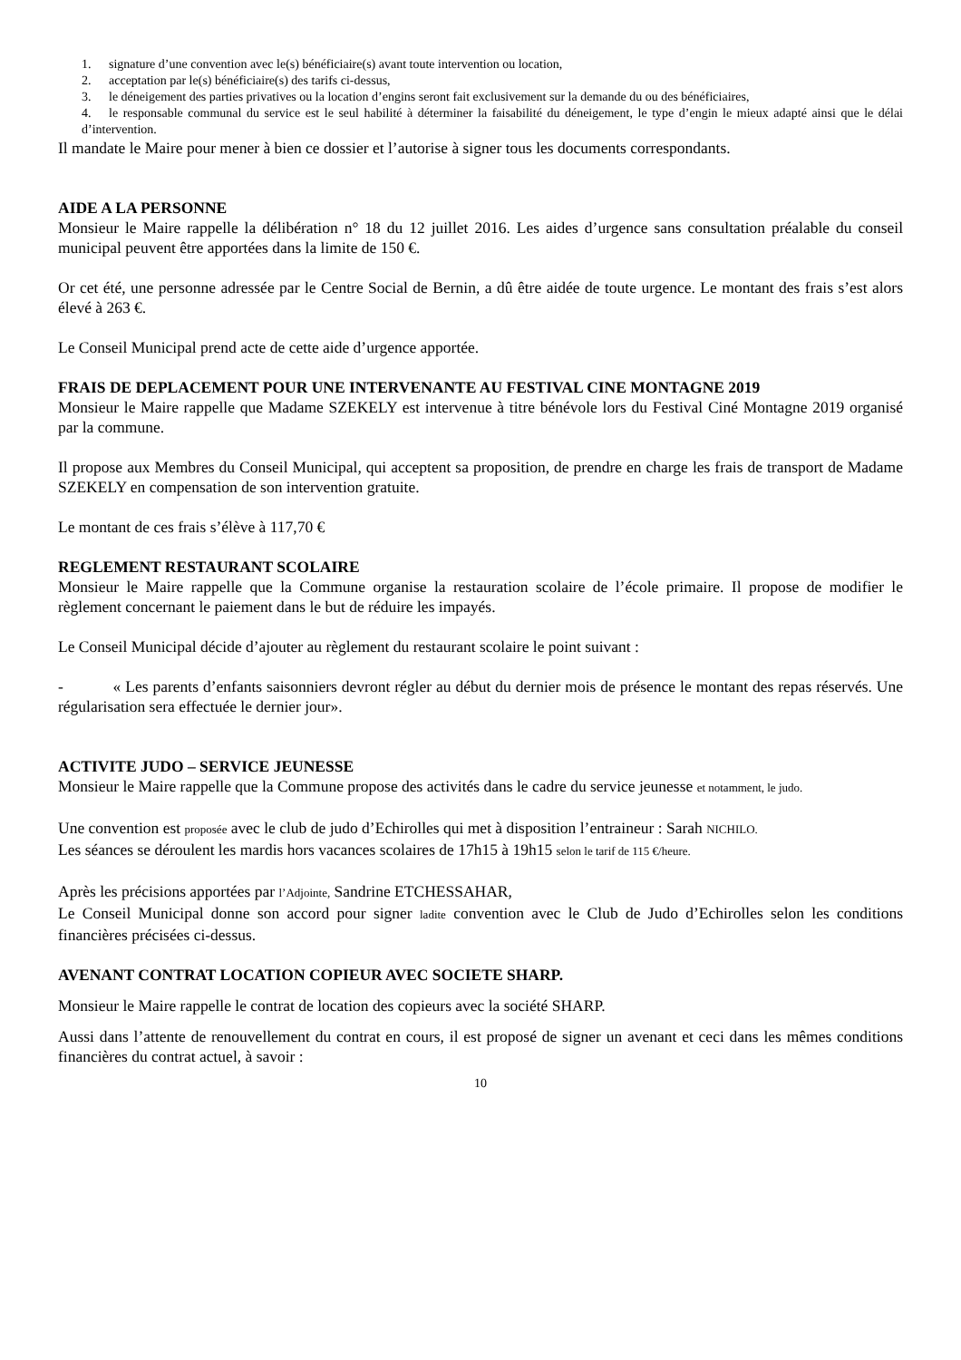1. signature d’une convention avec le(s) bénéficiaire(s) avant toute intervention ou location,
2. acceptation par le(s) bénéficiaire(s) des tarifs ci-dessus,
3. le déneigement des parties privatives ou la location d’engins seront fait exclusivement sur la demande du ou des bénéficiaires,
4. le responsable communal du service est le seul habilité à déterminer la faisabilité du déneigement, le type d’engin le mieux adapté ainsi que le délai d’intervention.
Il mandate le Maire pour mener à bien ce dossier et l’autorise à signer tous les documents correspondants.
AIDE A LA PERSONNE
Monsieur le Maire rappelle la délibération n° 18 du 12 juillet 2016. Les aides d’urgence sans consultation préalable du conseil municipal peuvent être apportées dans la limite de 150 €.
Or cet été, une personne adressée par le Centre Social de Bernin, a dû être aidée de toute urgence. Le montant des frais s’est alors élevé à 263 €.
Le Conseil Municipal prend acte de cette aide d’urgence apportée.
FRAIS DE DEPLACEMENT POUR UNE INTERVENANTE AU FESTIVAL CINE MONTAGNE 2019
Monsieur le Maire rappelle que Madame SZEKELY est intervenue à titre bénévole lors du Festival Ciné Montagne 2019 organisé par la commune.
Il propose aux Membres du Conseil Municipal, qui acceptent sa proposition, de prendre en charge les frais de transport de Madame SZEKELY en compensation de son intervention gratuite.
Le montant de ces frais s’élève à 117,70 €
REGLEMENT RESTAURANT SCOLAIRE
Monsieur le Maire rappelle que la Commune organise la restauration scolaire de l’école primaire. Il propose de modifier le règlement concernant le paiement dans le but de réduire les impayés.
Le Conseil Municipal décide d’ajouter au règlement du restaurant scolaire le point suivant :
- « Les parents d’enfants saisonniers devront régler au début du dernier mois de présence le montant des repas réservés. Une régularisation sera effectuée le dernier jour».
ACTIVITE JUDO – SERVICE JEUNESSE
Monsieur le Maire rappelle que la Commune propose des activités dans le cadre du service jeunesse et notamment, le judo.
Une convention est proposée avec le club de judo d’Echirolles qui met à disposition l’entraineur : Sarah NICHILO.
Les séances se déroulent les mardis hors vacances scolaires de 17h15 à 19h15 selon le tarif de 115 €/heure.
Après les précisions apportées par l’Adjointe, Sandrine ETCHESSAHAR,
Le Conseil Municipal donne son accord pour signer ladite convention avec le Club de Judo d’Echirolles selon les conditions financières précisées ci-dessus.
AVENANT CONTRAT LOCATION COPIEUR AVEC SOCIETE SHARP.
Monsieur le Maire rappelle le contrat de location des copieurs avec la société SHARP.
Aussi dans l’attente de renouvellement du contrat en cours, il est proposé de signer un avenant et ceci dans les mêmes conditions financières du contrat actuel, à savoir :
10